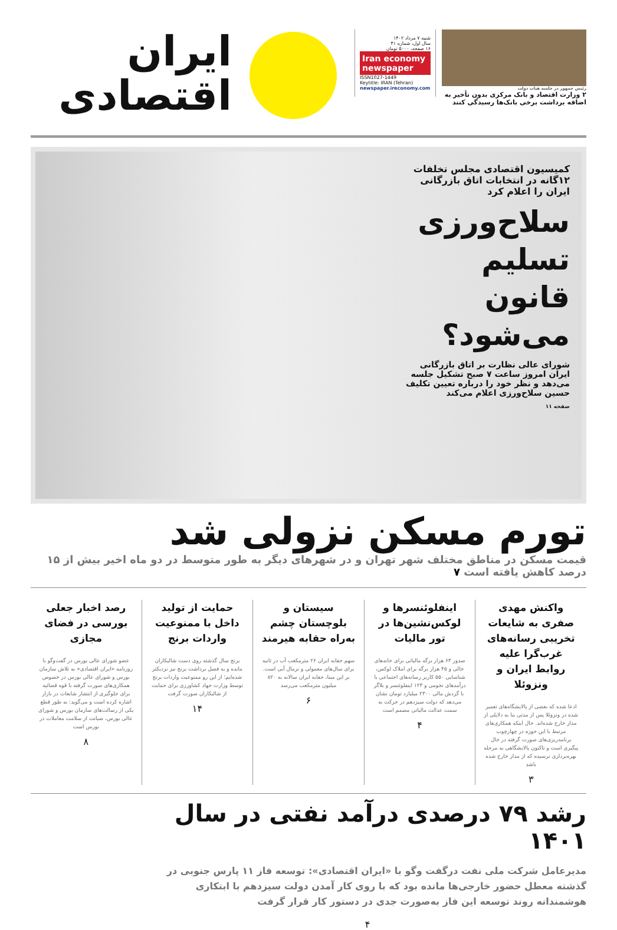رئیس جمهور در جلسه هیات دولت
۲ وزارت اقتصاد و بانک مرکزی بدون تأخیر به اضافه برداشت برخی بانک‌ها رسیدگی کنند
شنبه ۷ مرداد ۱۴۰۲
سال اول، شماره ۴۱
۱۶ صفحه، ۵۰۰۰ تومان
Iran economy newspaper
ISSN1027-1449
Keytitle: IRAN (Tehran)
newspaper.ireconomy.com
ایران
اقتصادی
کمیسیون اقتصادی مجلس تخلفات ۱۲گانه در انتخابات اتاق بازرگانی ایران را اعلام کرد
سلاح‌ورزی تسلیم قانون می‌شود؟
شورای عالی نظارت بر اتاق بازرگانی ایران امروز ساعت ۷ صبح تشکیل جلسه می‌دهد و نظر خود را درباره تعیین تکلیف حسین سلاح‌ورزی اعلام می‌کند
صفحه ۱۱
تورم مسکن نزولی شد
قیمت مسکن در مناطق مختلف شهر تهران و در شهرهای دیگر به طور متوسط در دو ماه اخیر بیش از ۱۵ درصد کاهش یافته است ۷
واکنش مهدی صفری به شایعات تخریبی رسانه‌های غرب‌گرا علیه روابط ایران و ونزوئلا
ادعا شده که بعضی از پالایشگاه‌های تعمیر شده در ونزوئلا پس از مدتی بنا به دلایلی از مدار خارج شده‌اند. حال اینکه همکاری‌های مرتبط با این حوزه در چهارچوب برنامه‌ریزی‌های صورت گرفته در حال پیگیری است و تاکنون پالایشگاهی به مرحله بهره‌برداری نرسیده که از مدار خارج شده باشد
۳
اینفلوئنسرها و لوکس‌نشین‌ها در تور مالیات
صدور ۶۳ هزار برگه مالیاتی برای خانه‌های خالی و ۴۵ هزار برگه برای املاک لوکس، شناسایی ۵۵۰ کاربر رسانه‌های اجتماعی با درآمدهای نجومی و ۱۲۳ اینفلوئنسر و بلاگر با گردش مالی ۲۳۰۰ میلیارد تومان نشان می‌دهد که دولت سیزدهم در حرکت به سمت عدالت مالیاتی مصمم است
۴
سیستان و بلوچستان چشم به‌راه حقابه هیرمند
سهم حقابه ایران ۲۶ مترمکعب آب در ثانیه برای سال‌های معمولی و نرمال آبی است. بر این مبنا، حقابه ایران سالانه به ۸۲۰ میلیون مترمکعب می‌رسد
۶
حمایت از تولید داخل با ممنوعیت واردات برنج
برنج سال گذشته روی دست شالیکاران مانده و به فصل برداشت برنج نیز نزدیکتر شده‌ایم؛ از این رو ممنوعیت واردات برنج توسط وزارت جهاد کشاورزی برای حمایت از شالیکاران صورت گرفت
۱۴
رصد اخبار جعلی بورسی در فضای مجازی
عضو شورای عالی بورس در گفت‌وگو با روزنامه «ایران اقتصادی» به تلاش سازمان بورس و شورای عالی بورس در خصوص همکاری‌های صورت گرفته با قوه قضائیه برای جلوگیری از انتشار شایعات در بازار اشاره کرده است و می‌گوید: به طور قطع یکی از رسالت‌های سازمان بورس و شورای عالی بورس، صیانت از سلامت معاملات در بورس است
۸
رشد ۷۹ درصدی درآمد نفتی در سال ۱۴۰۱
مدیرعامل شرکت ملی نفت درگفت وگو با «ایران اقتصادی»: توسعه فاز ۱۱ پارس جنوبی در گذشته معطل حضور خارجی‌ها مانده بود که با روی کار آمدن دولت سیزدهم با ابتکاری هوشمندانه روند توسعه این فاز به‌صورت جدی در دستور کار قرار گرفت
۴